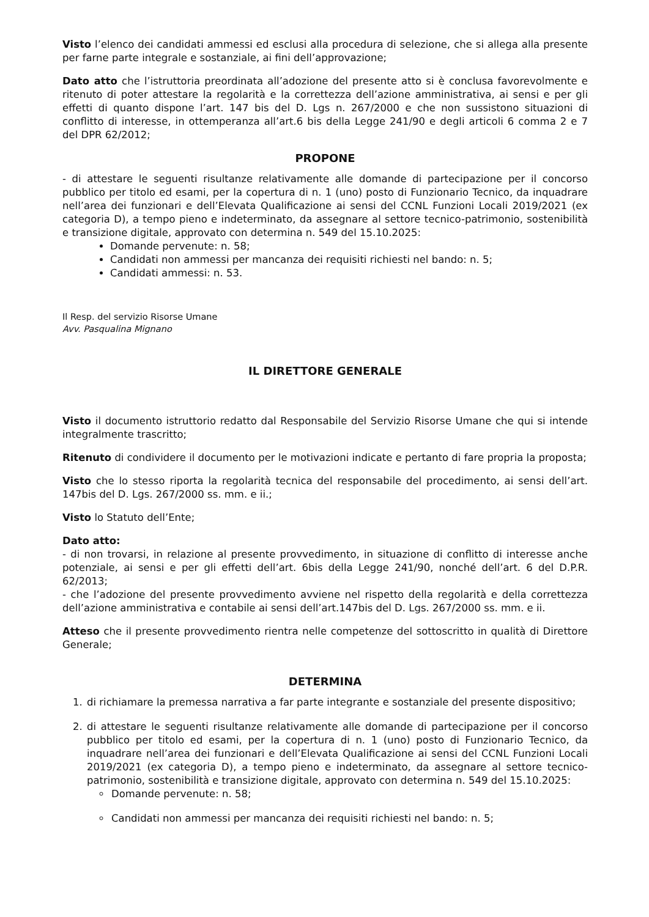Visto l’elenco dei candidati ammessi ed esclusi alla procedura di selezione, che si allega alla presente per farne parte integrale e sostanziale, ai fini dell’approvazione;
Dato atto che l’istruttoria preordinata all’adozione del presente atto si è conclusa favorevolmente e ritenuto di poter attestare la regolarità e la correttezza dell’azione amministrativa, ai sensi e per gli effetti di quanto dispone l’art. 147 bis del D. Lgs n. 267/2000 e che non sussistono situazioni di conflitto di interesse, in ottemperanza all’art.6 bis della Legge 241/90 e degli articoli 6 comma 2 e 7 del DPR 62/2012;
PROPONE
- di attestare le seguenti risultanze relativamente alle domande di partecipazione per il concorso pubblico per titolo ed esami, per la copertura di n. 1 (uno) posto di Funzionario Tecnico, da inquadrare nell’area dei funzionari e dell’Elevata Qualificazione ai sensi del CCNL Funzioni Locali 2019/2021 (ex categoria D), a tempo pieno e indeterminato, da assegnare al settore tecnico-patrimonio, sostenibilità e transizione digitale, approvato con determina n. 549 del 15.10.2025:
Domande pervenute: n. 58;
Candidati non ammessi per mancanza dei requisiti richiesti nel bando: n. 5;
Candidati ammessi: n. 53.
Il Resp. del servizio Risorse Umane
Avv. Pasqualina Mignano
IL DIRETTORE GENERALE
Visto il documento istruttorio redatto dal Responsabile del Servizio Risorse Umane che qui si intende integralmente trascritto;
Ritenuto di condividere il documento per le motivazioni indicate e pertanto di fare propria la proposta;
Visto che lo stesso riporta la regolarità tecnica del responsabile del procedimento, ai sensi dell’art. 147bis del D. Lgs. 267/2000 ss. mm. e ii.;
Visto lo Statuto dell’Ente;
Dato atto:
- di non trovarsi, in relazione al presente provvedimento, in situazione di conflitto di interesse anche potenziale, ai sensi e per gli effetti dell’art. 6bis della Legge 241/90, nonché dell’art. 6 del D.P.R. 62/2013;
- che l’adozione del presente provvedimento avviene nel rispetto della regolarità e della correttezza dell’azione amministrativa e contabile ai sensi dell’art.147bis del D. Lgs. 267/2000 ss. mm. e ii.
Atteso che il presente provvedimento rientra nelle competenze del sottoscritto in qualità di Direttore Generale;
DETERMINA
1. di richiamare la premessa narrativa a far parte integrante e sostanziale del presente dispositivo;
2. di attestare le seguenti risultanze relativamente alle domande di partecipazione per il concorso pubblico per titolo ed esami, per la copertura di n. 1 (uno) posto di Funzionario Tecnico, da inquadrare nell’area dei funzionari e dell’Elevata Qualificazione ai sensi del CCNL Funzioni Locali 2019/2021 (ex categoria D), a tempo pieno e indeterminato, da assegnare al settore tecnico-patrimonio, sostenibilità e transizione digitale, approvato con determina n. 549 del 15.10.2025:
Domande pervenute: n. 58;
Candidati non ammessi per mancanza dei requisiti richiesti nel bando: n. 5;